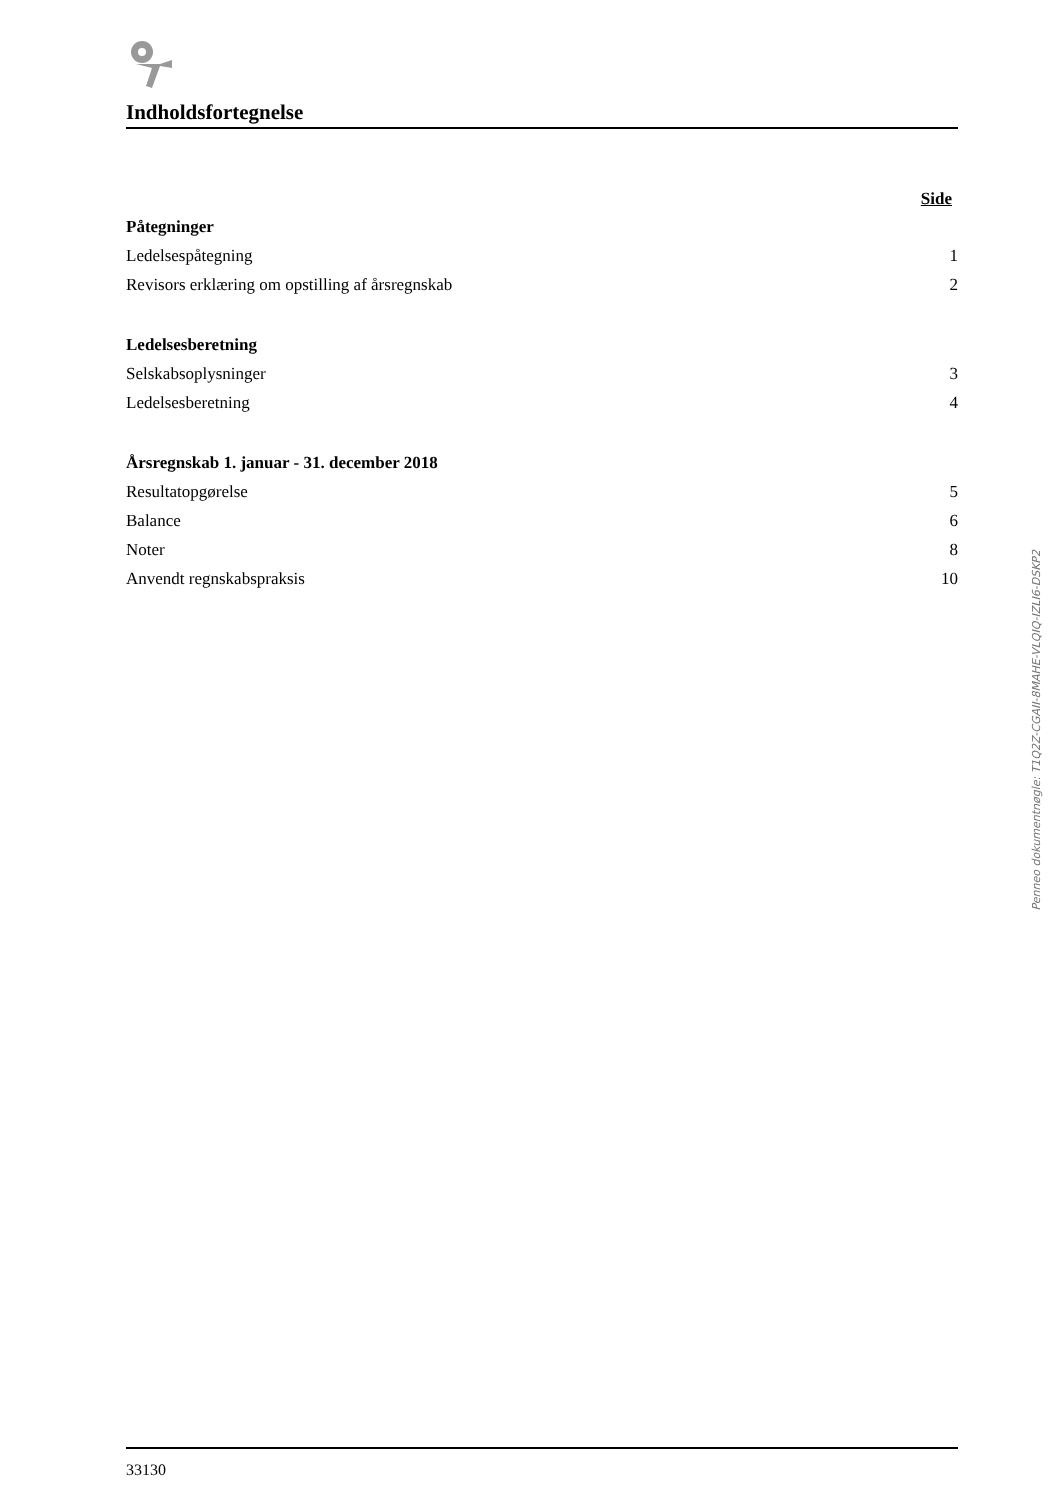Indholdsfortegnelse
Side
Påtegninger
Ledelsespåtegning 1
Revisors erklæring om opstilling af årsregnskab 2
Ledelsesberetning
Selskabsoplysninger 3
Ledelsesberetning 4
Årsregnskab 1. januar - 31. december 2018
Resultatopgørelse 5
Balance 6
Noter 8
Anvendt regnskabspraksis 10
Penneo dokumentnøgle: T1Q2Z-CGAII-8MAHE-VLQIQ-IZLI6-DSKP2
33130